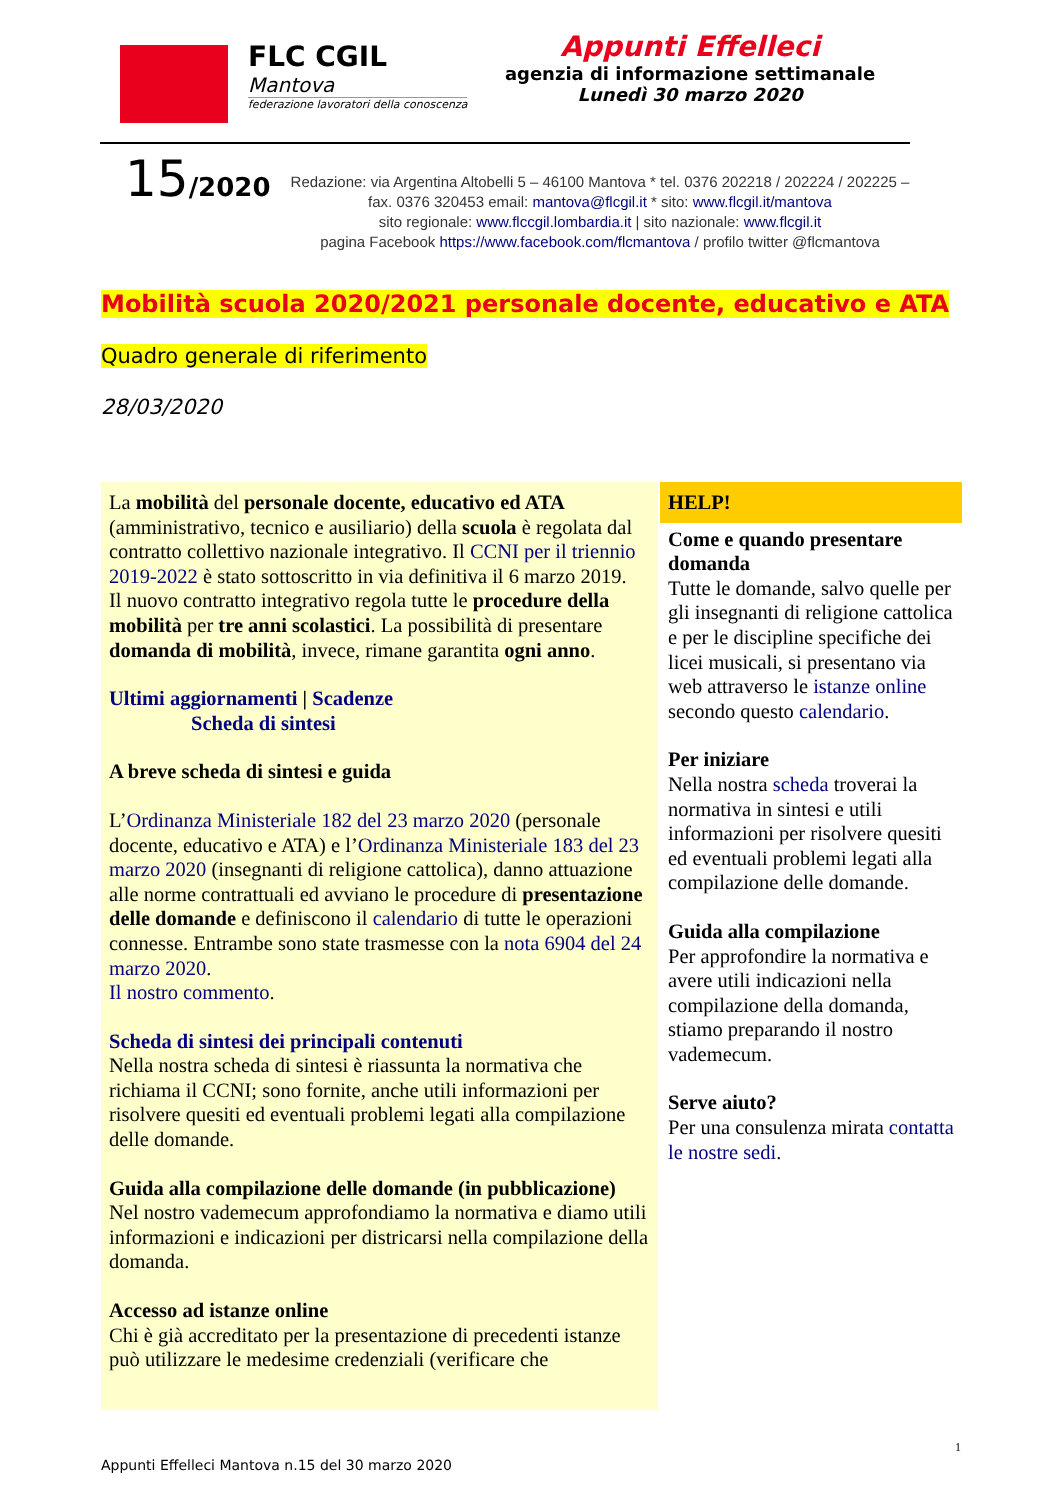FLC CGIL
Mantova
federazione lavoratori della conoscenza
Appunti Effelleci
agenzia di informazione settimanale
Lunedì 30 marzo 2020
15/2020
Redazione: via Argentina Altobelli 5 – 46100 Mantova * tel. 0376 202218 / 202224 / 202225 – fax. 0376 320453 email: mantova@flcgil.it * sito: www.flcgil.it/mantova
sito regionale: www.flccgil.lombardia.it | sito nazionale: www.flcgil.it
pagina Facebook https://www.facebook.com/flcmantova / profilo twitter @flcmantova
Mobilità scuola 2020/2021 personale docente, educativo e ATA
Quadro generale di riferimento
28/03/2020
La mobilità del personale docente, educativo ed ATA (amministrativo, tecnico e ausiliario) della scuola è regolata dal contratto collettivo nazionale integrativo. Il CCNI per il triennio 2019-2022 è stato sottoscritto in via definitiva il 6 marzo 2019.
Il nuovo contratto integrativo regola tutte le procedure della mobilità per tre anni scolastici. La possibilità di presentare domanda di mobilità, invece, rimane garantita ogni anno.
Ultimi aggiornamenti | Scadenze
Scheda di sintesi
A breve scheda di sintesi e guida
L’Ordinanza Ministeriale 182 del 23 marzo 2020 (personale docente, educativo e ATA) e l’Ordinanza Ministeriale 183 del 23 marzo 2020 (insegnanti di religione cattolica), danno attuazione alle norme contrattuali ed avviano le procedure di presentazione delle domande e definiscono il calendario di tutte le operazioni connesse. Entrambe sono state trasmesse con la nota 6904 del 24 marzo 2020.
Il nostro commento.
Scheda di sintesi dei principali contenuti
Nella nostra scheda di sintesi è riassunta la normativa che richiama il CCNI; sono fornite, anche utili informazioni per risolvere quesiti ed eventuali problemi legati alla compilazione delle domande.
Guida alla compilazione delle domande (in pubblicazione)
Nel nostro vademecum approfondiamo la normativa e diamo utili informazioni e indicazioni per districarsi nella compilazione della domanda.
Accesso ad istanze online
Chi è già accreditato per la presentazione di precedenti istanze può utilizzare le medesime credenziali (verificare che
HELP!
Come e quando presentare domanda
Tutte le domande, salvo quelle per gli insegnanti di religione cattolica e per le discipline specifiche dei licei musicali, si presentano via web attraverso le istanze online secondo questo calendario.
Per iniziare
Nella nostra scheda troverai la normativa in sintesi e utili informazioni per risolvere quesiti ed eventuali problemi legati alla compilazione delle domande.
Guida alla compilazione
Per approfondire la normativa e avere utili indicazioni nella compilazione della domanda, stiamo preparando il nostro vademecum.
Serve aiuto?
Per una consulenza mirata contatta le nostre sedi.
1
Appunti Effelleci Mantova n.15 del 30 marzo 2020